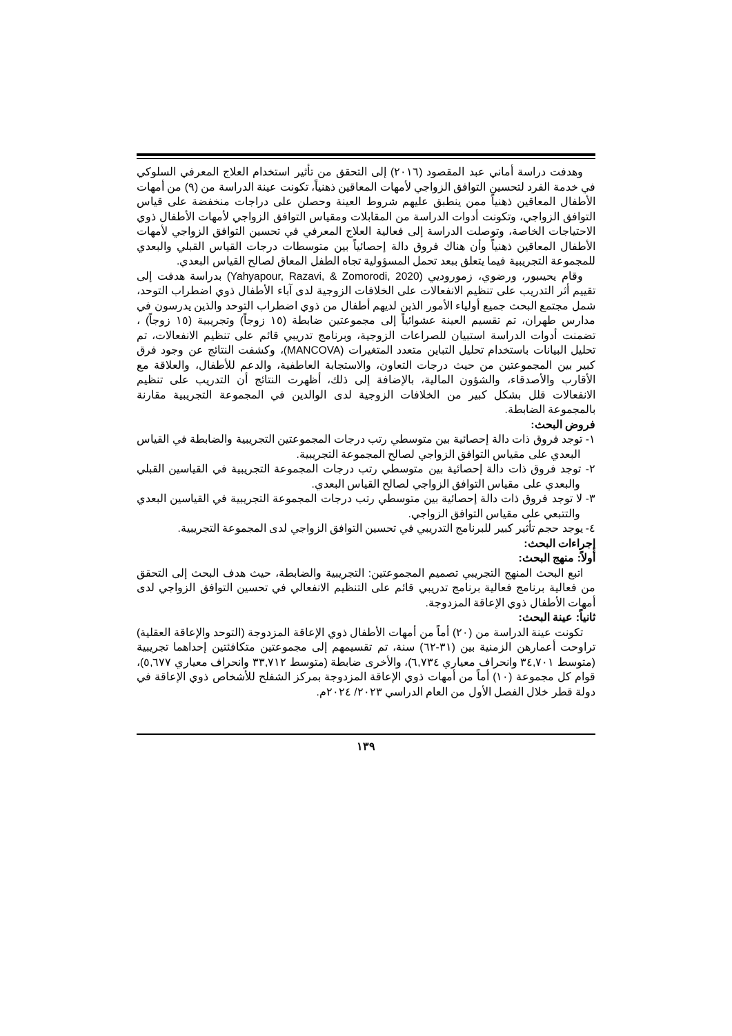وهدفت دراسة أماني عبد المقصود (٢٠١٦) إلى التحقق من تأثير استخدام العلاج المعرفي السلوكي في خدمة الفرد لتحسين التوافق الزواجي لأمهات المعاقين ذهنياً، تكونت عينة الدراسة من (٩) من أمهات الأطفال المعاقين ذهنياً ممن ينطبق عليهم شروط العينة وحصلن على دراجات منخفضة على قياس التوافق الزواجي، وتكونت أدوات الدراسة من المقابلات ومقياس التوافق الزواجي لأمهات الأطفال ذوي الاحتياجات الخاصة، وتوصلت الدراسة إلى فعالية العلاج المعرفي في تحسين التوافق الزواجي لأمهات الأطفال المعاقين ذهنياً وأن هناك فروق دالة إحصائياً بين متوسطات درجات القياس القبلي والبعدي للمجموعة التجريبية فيما يتعلق ببعد تحمل المسؤولية تجاه الطفل المعاق لصالح القياس البعدي.
وقام يحيىبور، ورضوي، زموروديي (Yahyapour, Razavi, & Zomorodi, 2020) بدراسة هدفت إلى تقييم أثر التدريب على تنظيم الانفعالات على الخلافات الزوجية لدى آباء الأطفال ذوي اضطراب التوحد، شمل مجتمع البحث جميع أولياء الأمور الذين لديهم أطفال من ذوي اضطراب التوحد والذين يدرسون في مدارس طهران، تم تقسيم العينة عشوائياً إلى مجموعتين ضابطة (١٥ زوجاً) وتجريبية (١٥ زوجاً) ، تضمنت أدوات الدراسة استبيان للصراعات الزوجية، وبرنامج تدريبي قائم على تنظيم الانفعالات، تم تحليل البيانات باستخدام تحليل التباين متعدد المتغيرات (MANCOVA)، وكشفت النتائج عن وجود فرق كبير بين المجموعتين من حيث درجات التعاون، والاستجابة العاطفية، والدعم للأطفال، والعلاقة مع الأقارب والأصدقاء، والشؤون المالية، بالإضافة إلى ذلك، أظهرت النتائج أن التدريب على تنظيم الانفعالات قلل بشكل كبير من الخلافات الزوجية لدى الوالدين في المجموعة التجريبية مقارنة بالمجموعة الضابطة.
فروض البحث:
١- توجد فروق ذات دالة إحصائية بين متوسطي رتب درجات المجموعتين التجريبية والضابطة في القياس البعدي على مقياس التوافق الزواجي لصالح المجموعة التجريبية.
٢- توجد فروق ذات دالة إحصائية بين متوسطي رتب درجات المجموعة التجريبية في القياسين القبلي والبعدي على مقياس التوافق الزواجي لصالح القياس البعدي.
٣- لا توجد فروق ذات دالة إحصائية بين متوسطي رتب درجات المجموعة التجريبية في القياسين البعدي والتتبعي على مقياس التوافق الزواجي.
٤- يوجد حجم تأثير كبير للبرنامج التدريبي في تحسين التوافق الزواجي لدى المجموعة التجريبية.
إجراءات البحث:
أولاً: منهج البحث:
اتبع البحث المنهج التجريبي تصميم المجموعتين: التجريبية والضابطة، حيث هدف البحث إلى التحقق من فعالية برنامج فعالية برنامج تدريبي قائم على التنظيم الانفعالي في تحسين التوافق الزواجي لدى أمهات الأطفال ذوي الإعاقة المزدوجة.
ثانياً: عينة البحث:
تكونت عينة الدراسة من (٢٠) أماً من أمهات الأطفال ذوي الإعاقة المزدوجة (التوحد والإعاقة العقلية) تراوحت أعمارهن الزمنية بين (٣١-٦٢) سنة، تم تقسيمهم إلى مجموعتين متكافئتين إحداهما تجريبية (متوسط ٣٤,٧٠١ وانحراف معياري ٦,٧٣٤)، والأخرى ضابطة (متوسط ٣٣,٧١٢ وانحراف معياري ٥,٦٧٧)، قوام كل مجموعة (١٠) أماً من أمهات ذوي الإعاقة المزدوجة بمركز الشفلح للأشخاص ذوي الإعاقة في دولة قطر خلال الفصل الأول من العام الدراسي ٢٠٢٣/ ٢٠٢٤م.
١٣٩